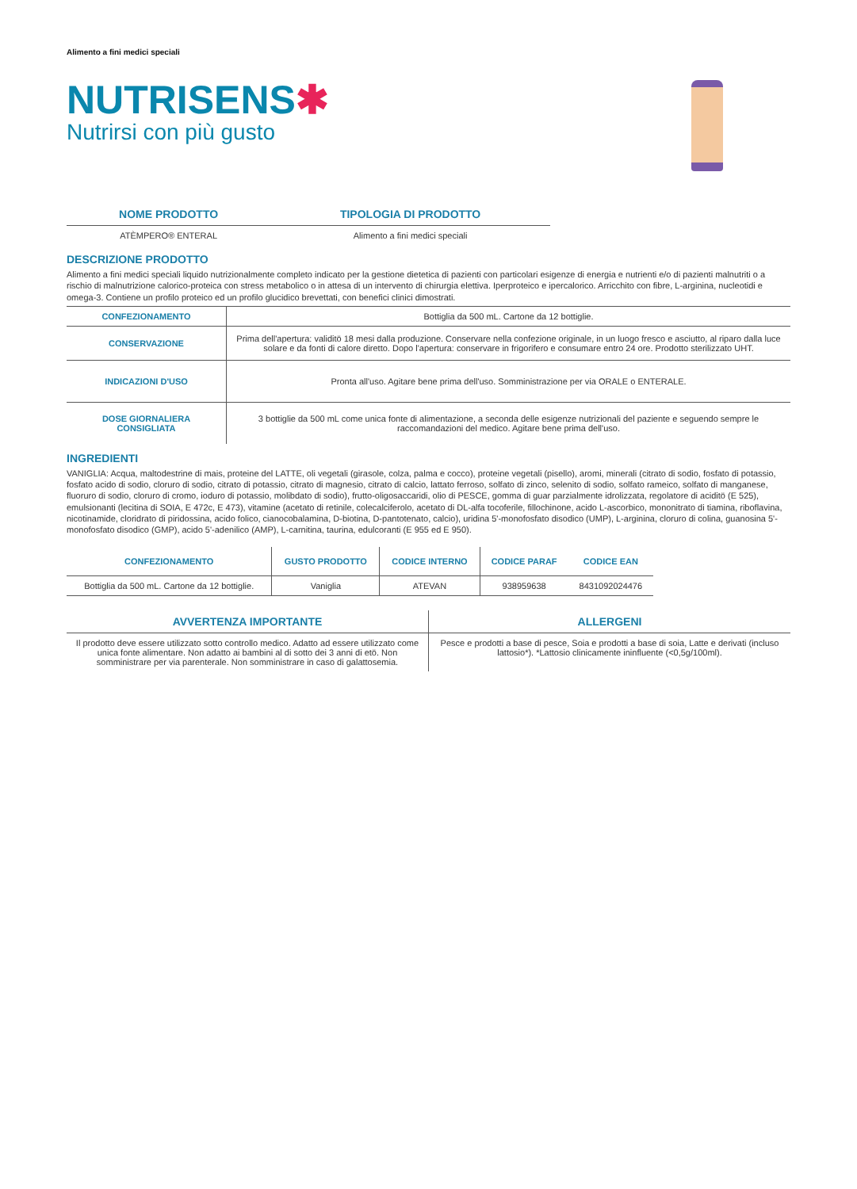Alimento a fini medici speciali
NUTRISENS✱
Nutrirsi con più gusto
| NOME PRODOTTO | TIPOLOGIA DI PRODOTTO |
| --- | --- |
| ATÈMPERO® ENTERAL | Alimento a fini medici speciali |
DESCRIZIONE PRODOTTO
Alimento a fini medici speciali liquido nutrizionalmente completo indicato per la gestione dietetica di pazienti con particolari esigenze di energia e nutrienti e/o di pazienti malnutriti o a rischio di malnutrizione calorico-proteica con stress metabolico o in attesa di un intervento di chirurgia elettiva. Iperproteico e ipercalorico. Arricchito con fibre, L-arginina, nucleotidi e omega-3. Contiene un profilo proteico ed un profilo glucidico brevettati, con benefici clinici dimostrati.
| CONFEZIONAMENTO | Bottiglia da 500 mL. Cartone da 12 bottiglie. |
| CONSERVAZIONE | Prima dell'apertura: validitö 18 mesi dalla produzione. Conservare nella confezione originale, in un luogo fresco e asciutto, al riparo dalla luce solare e da fonti di calore diretto. Dopo l'apertura: conservare in frigorifero e consumare entro 24 ore. Prodotto sterilizzato UHT. |
| INDICAZIONI D'USO | Pronta all'uso. Agitare bene prima dell'uso. Somministrazione per via ORALE o ENTERALE. |
| DOSE GIORNALIERA CONSIGLIATA | 3 bottiglie da 500 mL come unica fonte di alimentazione, a seconda delle esigenze nutrizionali del paziente e seguendo sempre le raccomandazioni del medico. Agitare bene prima dell'uso. |
INGREDIENTI
VANIGLIA: Acqua, maltodestrine di mais, proteine del LATTE, oli vegetali (girasole, colza, palma e cocco), proteine vegetali (pisello), aromi, minerali (citrato di sodio, fosfato di potassio, fosfato acido di sodio, cloruro di sodio, citrato di potassio, citrato di magnesio, citrato di calcio, lattato ferroso, solfato di zinco, selenito di sodio, solfato rameico, solfato di manganese, fluoruro di sodio, cloruro di cromo, ioduro di potassio, molibdato di sodio), frutto-oligosaccaridi, olio di PESCE, gomma di guar parzialmente idrolizzata, regolatore di aciditö (E 525), emulsionanti (lecitina di SOIA, E 472c, E 473), vitamine (acetato di retinile, colecalciferolo, acetato di DL-alfa tocoferile, fillochinone, acido L-ascorbico, mononitrato di tiamina, riboflavina, nicotinamide, cloridrato di piridossina, acido folico, cianocobalamina, D-biotina, D-pantotenato, calcio), uridina 5'-monofosfato disodico (UMP), L-arginina, cloruro di colina, guanosina 5'-monofosfato disodico (GMP), acido 5'-adenilico (AMP), L-carnitina, taurina, edulcoranti (E 955 ed E 950).
| CONFEZIONAMENTO | GUSTO PRODOTTO | CODICE INTERNO | CODICE PARAF | CODICE EAN |
| --- | --- | --- | --- | --- |
| Bottiglia da 500 mL. Cartone da 12 bottiglie. | Vaniglia | ATEVAN | 938959638 | 8431092024476 |
| AVVERTENZA IMPORTANTE | ALLERGENI |
| --- | --- |
| Il prodotto deve essere utilizzato sotto controllo medico. Adatto ad essere utilizzato come unica fonte alimentare. Non adatto ai bambini al di sotto dei 3 anni di etö. Non somministrare per via parenterale. Non somministrare in caso di galattosemia. | Pesce e prodotti a base di pesce, Soia e prodotti a base di soia, Latte e derivati (incluso lattosio*). *Lattosio clinicamente ininfluente (<0,5g/100ml). |